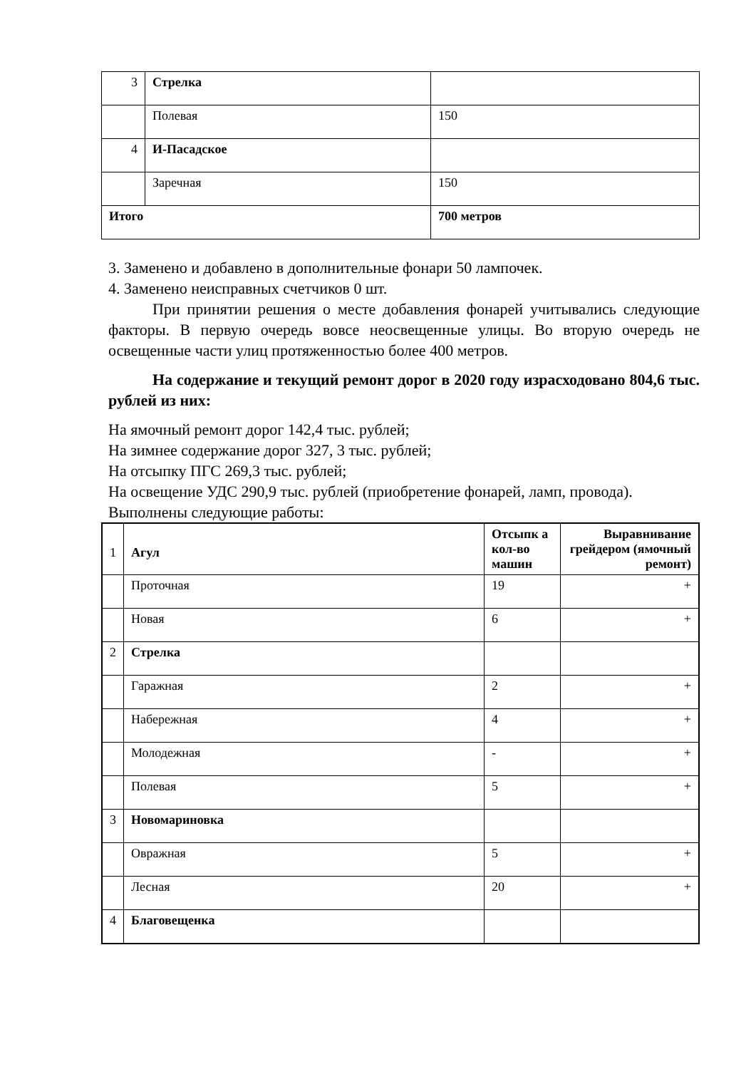| 3 | Стрелка | |
| | Полевая | 150 |
| 4 | И-Пасадское | |
| | Заречная | 150 |
| Итого | | 700 метров |
3. Заменено и добавлено в дополнительные фонари 50 лампочек.
4. Заменено неисправных счетчиков 0 шт.
При принятии решения о месте добавления фонарей учитывались следующие факторы. В первую очередь вовсе неосвещенные улицы. Во вторую очередь не освещенные части улиц протяженностью более 400 метров.
На содержание и текущий ремонт дорог в 2020 году израсходовано 804,6 тыс. рублей из них:
На ямочный ремонт дорог 142,4 тыс. рублей;
На зимнее содержание дорог 327, 3 тыс. рублей;
На отсыпку ПГС 269,3 тыс. рублей;
На освещение УДС 290,9 тыс. рублей (приобретение фонарей, ламп, провода).
Выполнены следующие работы:
| 1 | Агул | Отсыпк а кол-во машин | Выравнивание грейдером (ямочный ремонт) |
| | Проточная | 19 | + |
| | Новая | 6 | + |
| 2 | Стрелка | | |
| | Гаражная | 2 | + |
| | Набережная | 4 | + |
| | Молодежная | - | + |
| | Полевая | 5 | + |
| 3 | Новомариновка | | |
| | Овражная | 5 | + |
| | Лесная | 20 | + |
| 4 | Благовещенка | | |